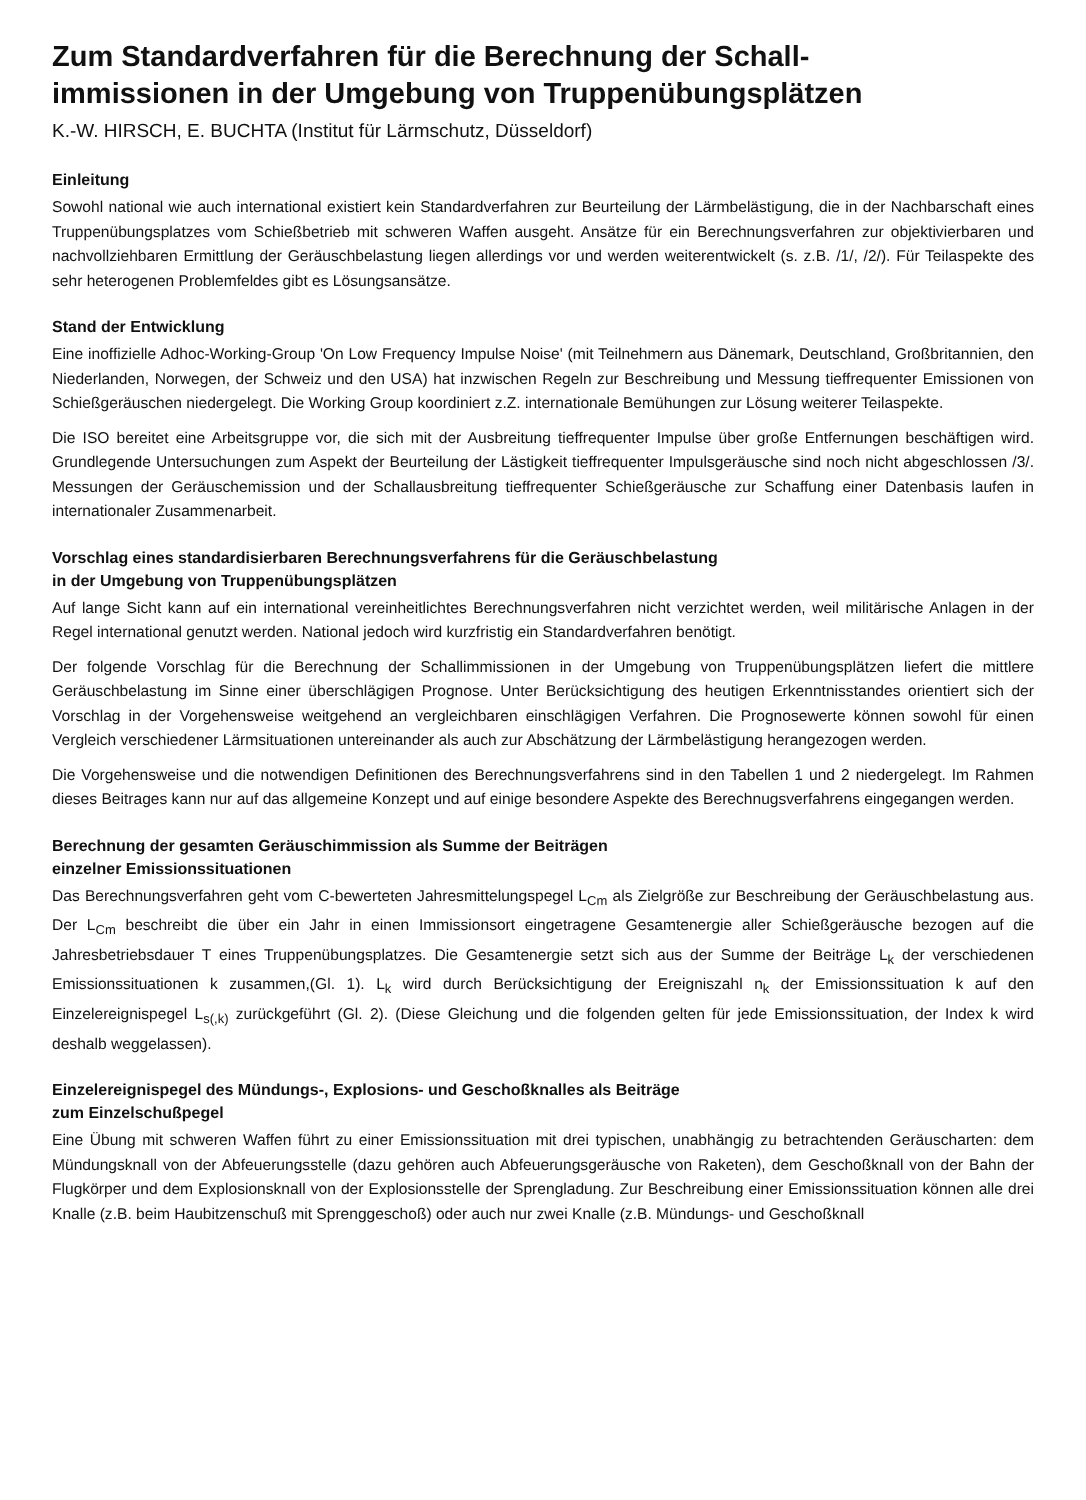Zum Standardverfahren für die Berechnung der Schall-
immissionen in der Umgebung von Truppenübungsplätzen
K.-W. HIRSCH, E. BUCHTA (Institut für Lärmschutz, Düsseldorf)
Einleitung
Sowohl national wie auch international existiert kein Standardverfahren zur Beurteilung der Lärmbelästigung, die in der Nachbarschaft eines Truppenübungsplatzes vom Schießbetrieb mit schweren Waffen ausgeht. Ansätze für ein Berechnungsverfahren zur objektivierbaren und nachvollziehbaren Ermittlung der Geräuschbelastung liegen allerdings vor und werden weiterentwickelt (s. z.B. /1/, /2/). Für Teilaspekte des sehr heterogenen Problemfeldes gibt es Lösungsansätze.
Stand der Entwicklung
Eine inoffizielle Adhoc-Working-Group 'On Low Frequency Impulse Noise' (mit Teilnehmern aus Dänemark, Deutschland, Großbritannien, den Niederlanden, Norwegen, der Schweiz und den USA) hat inzwischen Regeln zur Beschreibung und Messung tieffrequenter Emissionen von Schießgeräuschen niedergelegt. Die Working Group koordiniert z.Z. internationale Bemühungen zur Lösung weiterer Teilaspekte.
Die ISO bereitet eine Arbeitsgruppe vor, die sich mit der Ausbreitung tieffrequenter Impulse über große Entfernungen beschäftigen wird. Grundlegende Untersuchungen zum Aspekt der Beurteilung der Lästigkeit tieffrequenter Impulsgeräusche sind noch nicht abgeschlossen /3/. Messungen der Geräuschemission und der Schallausbreitung tieffrequenter Schießgeräusche zur Schaffung einer Datenbasis laufen in internationaler Zusammenarbeit.
Vorschlag eines standardisierbaren Berechnungsverfahrens für die Geräuschbelastung
in der Umgebung von Truppenübungsplätzen
Auf lange Sicht kann auf ein international vereinheitlichtes Berechnungsverfahren nicht verzichtet werden, weil militärische Anlagen in der Regel international genutzt werden. National jedoch wird kurzfristig ein Standardverfahren benötigt.
Der folgende Vorschlag für die Berechnung der Schallimmissionen in der Umgebung von Truppenübungsplätzen liefert die mittlere Geräuschbelastung im Sinne einer überschlägigen Prognose. Unter Berücksichtigung des heutigen Erkenntnisstandes orientiert sich der Vorschlag in der Vorgehensweise weitgehend an vergleichbaren einschlägigen Verfahren. Die Prognosewerte können sowohl für einen Vergleich verschiedener Lärmsituationen untereinander als auch zur Abschätzung der Lärmbelästigung herangezogen werden.
Die Vorgehensweise und die notwendigen Definitionen des Berechnungsverfahrens sind in den Tabellen 1 und 2 niedergelegt. Im Rahmen dieses Beitrages kann nur auf das allgemeine Konzept und auf einige besondere Aspekte des Berechnugsverfahrens eingegangen werden.
Berechnung der gesamten Geräuschimmission als Summe der Beiträgen
einzelner Emissionssituationen
Das Berechnungsverfahren geht vom C-bewerteten Jahresmittelungspegel L<sub>Cm</sub> als Zielgröße zur Beschreibung der Geräuschbelastung aus. Der L<sub>Cm</sub> beschreibt die über ein Jahr in einen Immissionsort eingetragene Gesamtenergie aller Schießgeräusche bezogen auf die Jahresbetriebsdauer T eines Truppenübungsplatzes. Die Gesamtenergie setzt sich aus der Summe der Beiträge L<sub>k</sub> der verschiedenen Emissionssituationen k zusammen,(Gl. 1). L<sub>k</sub> wird durch Berücksichtigung der Ereigniszahl n<sub>k</sub> der Emissionssituation k auf den Einzelereignispegel L<sub>s(,k)</sub> zurückgeführt (Gl. 2). (Diese Gleichung und die folgenden gelten für jede Emissionssituation, der Index k wird deshalb weggelassen).
Einzelereignispegel des Mündungs-, Explosions- und Geschoßknalles als Beiträge
zum Einzelschußpegel
Eine Übung mit schweren Waffen führt zu einer Emissionssituation mit drei typischen, unabhängig zu betrachtenden Geräuscharten: dem Mündungsknall von der Abfeuerungsstelle (dazu gehören auch Abfeuerungsgeräusche von Raketen), dem Geschoßknall von der Bahn der Flugkörper und dem Explosionsknall von der Explosionsstelle der Sprengladung. Zur Beschreibung einer Emissionssituation können alle drei Knalle (z.B. beim Haubitzenschuß mit Sprenggeschoß) oder auch nur zwei Knalle (z.B. Mündungs- und Geschoßknall